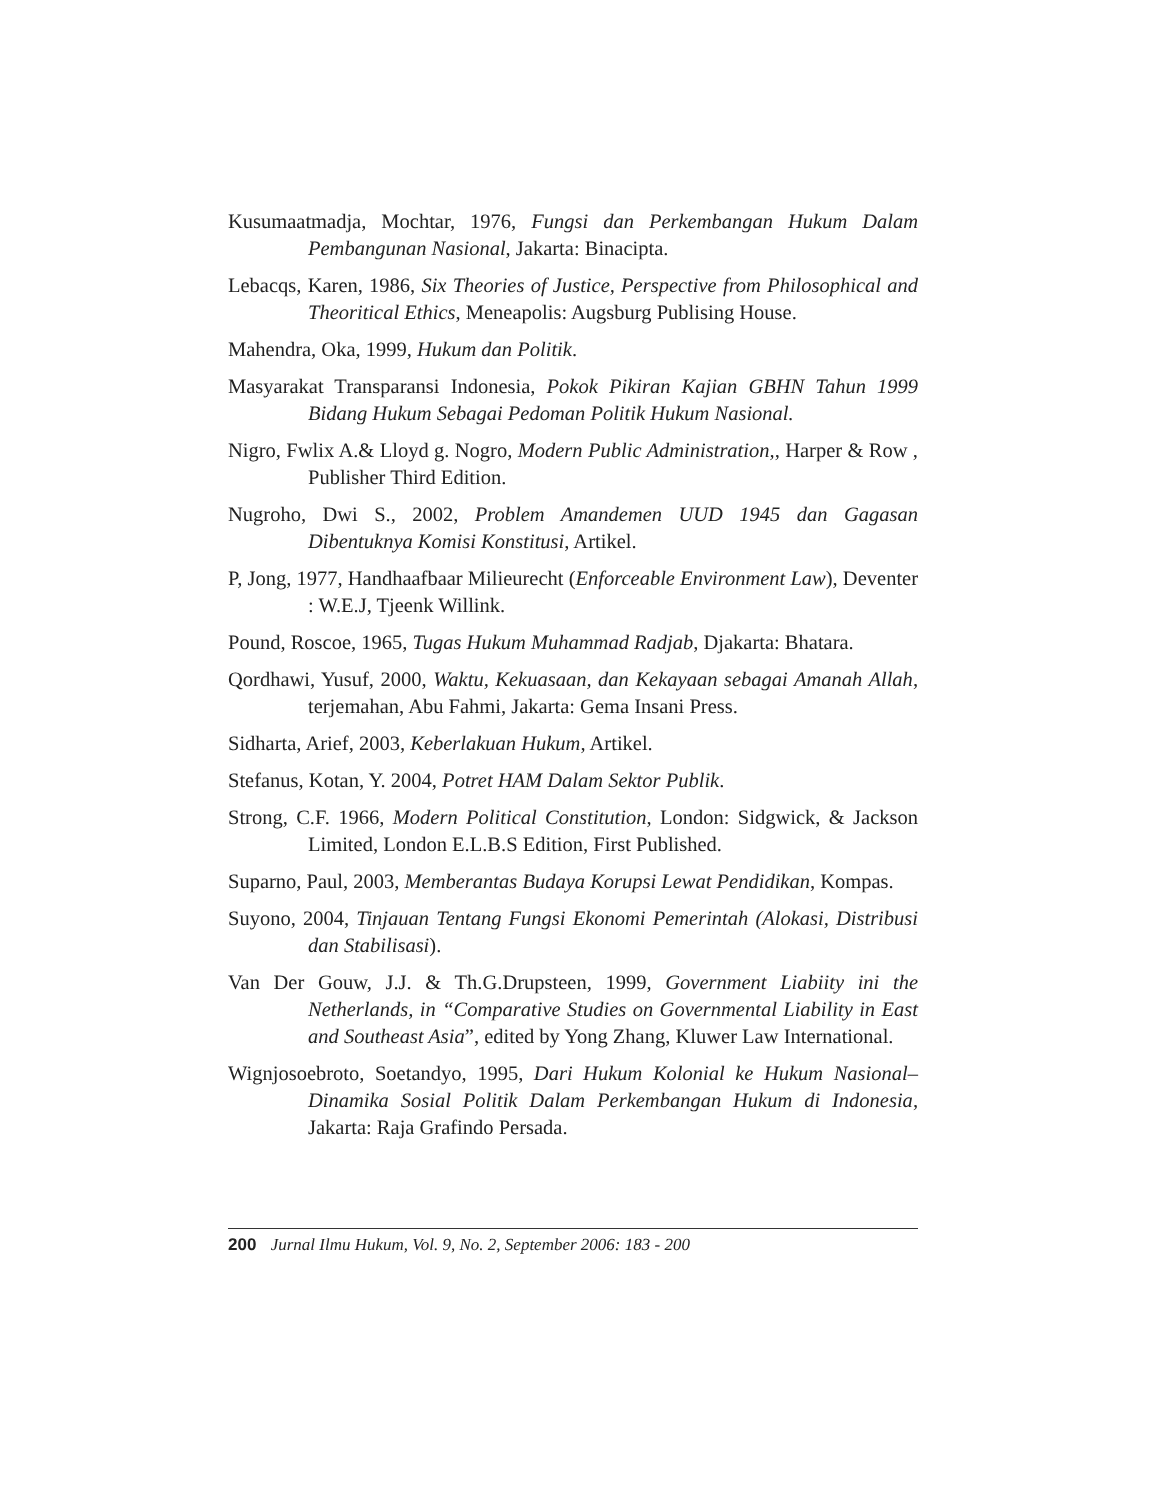Kusumaatmadja, Mochtar, 1976, Fungsi dan Perkembangan Hukum Dalam Pembangunan Nasional, Jakarta: Binacipta.
Lebacqs, Karen, 1986, Six Theories of Justice, Perspective from Philosophical and Theoritical Ethics, Meneapolis: Augsburg Publising House.
Mahendra, Oka, 1999, Hukum dan Politik.
Masyarakat Transparansi Indonesia, Pokok Pikiran Kajian GBHN Tahun 1999 Bidang Hukum Sebagai Pedoman Politik Hukum Nasional.
Nigro, Fwlix A.& Lloyd g. Nogro, Modern Public Administration,, Harper & Row , Publisher Third Edition.
Nugroho, Dwi S., 2002, Problem Amandemen UUD 1945 dan Gagasan Dibentuknya Komisi Konstitusi, Artikel.
P, Jong, 1977, Handhaafbaar Milieurecht (Enforceable Environment Law), Deventer : W.E.J, Tjeenk Willink.
Pound, Roscoe, 1965, Tugas Hukum Muhammad Radjab, Djakarta: Bhatara.
Qordhawi, Yusuf, 2000, Waktu, Kekuasaan, dan Kekayaan sebagai Amanah Allah, terjemahan, Abu Fahmi, Jakarta: Gema Insani Press.
Sidharta, Arief, 2003, Keberlakuan Hukum, Artikel.
Stefanus, Kotan, Y. 2004, Potret HAM Dalam Sektor Publik.
Strong, C.F. 1966, Modern Political Constitution, London: Sidgwick, & Jackson Limited, London E.L.B.S Edition, First Published.
Suparno, Paul, 2003, Memberantas Budaya Korupsi Lewat Pendidikan, Kompas.
Suyono, 2004, Tinjauan Tentang Fungsi Ekonomi Pemerintah (Alokasi, Distribusi dan Stabilisasi).
Van Der Gouw, J.J. & Th.G.Drupsteen, 1999, Government Liabiity ini the Netherlands, in “Comparative Studies on Governmental Liability in East and Southeast Asia”, edited by Yong Zhang, Kluwer Law International.
Wignjosoebroto, Soetandyo, 1995, Dari Hukum Kolonial ke Hukum Nasional– Dinamika Sosial Politik Dalam Perkembangan Hukum di Indonesia, Jakarta: Raja Grafindo Persada.
200 Jurnal Ilmu Hukum, Vol. 9, No. 2, September 2006: 183 - 200